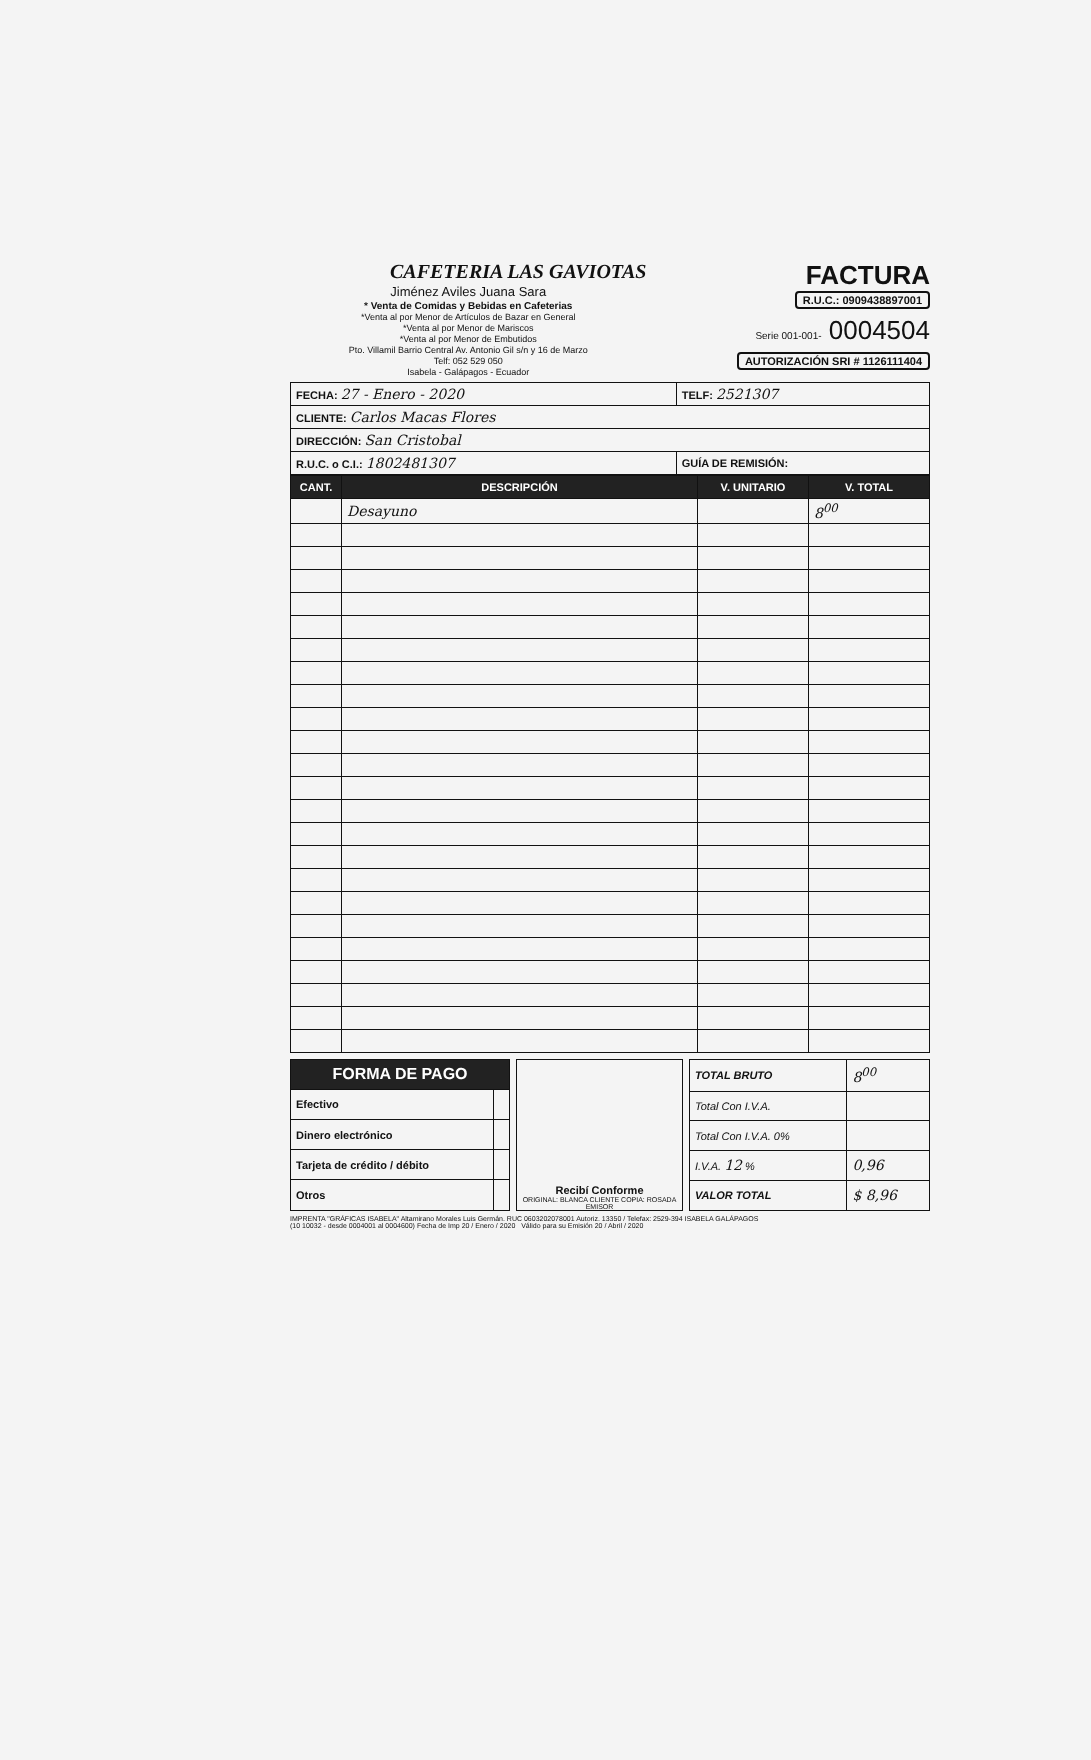CAFETERIA LAS GAVIOTAS
Jiménez Aviles Juana Sara
* Venta de Comidas y Bebidas en Cafeterias
*Venta al por Menor de Artículos de Bazar en General
*Venta al por Menor de Mariscos
*Venta al por Menor de Embutidos
Pto. Villamil Barrio Central Av. Antonio Gil s/n y 16 de Marzo
Telf: 052 529 050
Isabela - Galápagos - Ecuador
FACTURA
R.U.C.: 0909438897001
Serie 001-001- 0004504
AUTORIZACIÓN SRI # 1126111404
| FECHA: 27 - Enero - 2020 | TELF: 2521307 |
| CLIENTE: Carlos Macas Flores | |
| DIRECCIÓN: San Cristobal | |
| R.U.C. o C.I.: 1802481307 | GUÍA DE REMISIÓN: |
| CANT. | DESCRIPCIÓN | V. UNITARIO | V. TOTAL |
| --- | --- | --- | --- |
| | Desayuno | | 8<sup>00</sup> |
| FORMA DE PAGO | |
| --- | --- |
| Efectivo | |
| Dinero electrónico | |
| Tarjeta de crédito / débito | |
| Otros | |
Recibí Conforme
ORIGINAL: BLANCA CLIENTE COPIA: ROSADA EMISOR
| TOTAL BRUTO | 8<sup>00</sup> |
| Total Con I.V.A. | |
| Total Con I.V.A. 0% | |
| I.V.A. 12 % | 0,96 |
| VALOR TOTAL | $ 8,96 |
IMPRENTA "GRÁFICAS ISABELA" Altamirano Morales Luis Germán. RUC 0603202078001 Autoriz. 13350 / Telefax: 2529-394 ISABELA GALÁPAGOS
(10 10032 - desde 0004001 al 0004600) Fecha de Imp 20 / Enero / 2020 Válido para su Emisión 20 / Abril / 2020